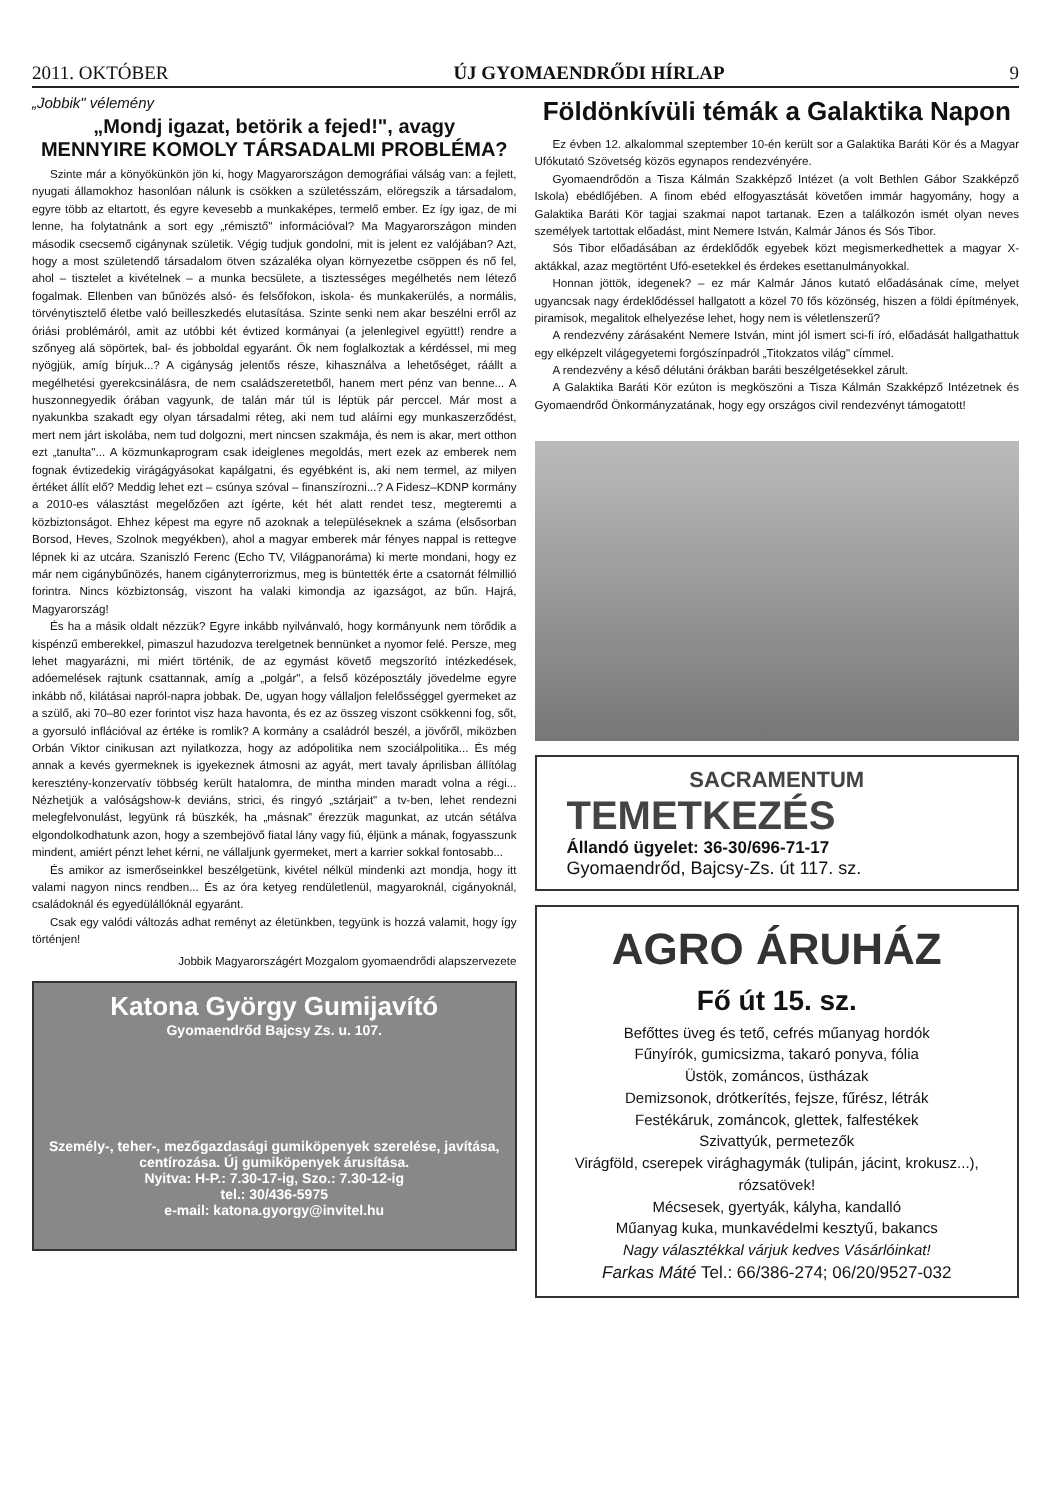2011. OKTÓBER ÚJ GYOMAENDRŐDI HÍRLAP 9
„Jobbik" vélemény
„Mondj igazat, betörik a fejed!", avagy
MENNYIRE KOMOLY TÁRSADALMI PROBLÉMA?
Szinte már a könyökünkön jön ki, hogy Magyarországon demográfiai válság van: a fejlett, nyugati államokhoz hasonlóan nálunk is csökken a születésszám, elöregszik a társadalom, egyre több az eltartott, és egyre kevesebb a munkaképes, termelő ember. Ez így igaz, de mi lenne, ha folytatnánk a sort egy „rémisztő" információval? Ma Magyarországon minden második csecsemő cigánynak születik. Végig tudjuk gondolni, mit is jelent ez valójában? Azt, hogy a most születendő társadalom ötven százaléka olyan környezetbe csöppen és nő fel, ahol – tisztelet a kivételnek – a munka becsülete, a tisztességes megélhetés nem létező fogalmak. Ellenben van bűnözés alsó- és felsőfokon, iskola- és munkakerülés, a normális, törvénytisztelő életbe való beilleszkedés elutasítása. Szinte senki nem akar beszélni erről az óriási problémáról, amit az utóbbi két évtized kormányai (a jelenlegivel együtt!) rendre a szőnyeg alá söpörtek, bal- és jobboldal egyaránt. Ők nem foglalkoztak a kérdéssel, mi meg nyögjük, amíg bírjuk...? A cigányság jelentős része, kihasználva a lehetőséget, ráállt a megélhetési gyerekcsinálásra, de nem családszeretetből, hanem mert pénz van benne... A huszonnegyedik órában vagyunk, de talán már túl is léptük pár perccel. Már most a nyakunkba szakadt egy olyan társadalmi réteg, aki nem tud aláírni egy munkaszerződést, mert nem járt iskolába, nem tud dolgozni, mert nincsen szakmája, és nem is akar, mert otthon ezt „tanulta"... A közmunkaprogram csak ideiglenes megoldás, mert ezek az emberek nem fognak évtizedekig virágágyásokat kapálgatni, és egyébként is, aki nem termel, az milyen értéket állít elő? Meddig lehet ezt – csúnya szóval – finanszírozni...? A Fidesz–KDNP kormány a 2010-es választást megelőzően azt ígérte, két hét alatt rendet tesz, megteremti a közbiztonságot. Ehhez képest ma egyre nő azoknak a településeknek a száma (elsősorban Borsod, Heves, Szolnok megyékben), ahol a magyar emberek már fényes nappal is rettegve lépnek ki az utcára. Szaniszló Ferenc (Echo TV, Világpanoráma) ki merte mondani, hogy ez már nem cigánybűnözés, hanem cigányterrorizmus, meg is büntették érte a csatornát félmillió forintra. Nincs közbiztonság, viszont ha valaki kimondja az igazságot, az bűn. Hajrá, Magyarország!
És ha a másik oldalt nézzük? Egyre inkább nyilvánvaló, hogy kormányunk nem törődik a kispénzű emberekkel, pimaszul hazudozva terelgetnek bennünket a nyomor felé. Persze, meg lehet magyarázni, mi miért történik, de az egymást követő megszorító intézkedések, adóemelések rajtunk csattannak, amíg a „polgár", a felső középosztály jövedelme egyre inkább nő, kilátásai napról-napra jobbak. De, ugyan hogy vállaljon felelősséggel gyermeket az a szülő, aki 70–80 ezer forintot visz haza havonta, és ez az összeg viszont csökkenni fog, sőt, a gyorsuló inflációval az értéke is romlik? A kormány a családról beszél, a jövőről, miközben Orbán Viktor cinikusan azt nyilatkozza, hogy az adópolitika nem szociálpolitika... És még annak a kevés gyermeknek is igyekeznek átmosni az agyát, mert tavaly áprilisban állítólag keresztény-konzervatív többség került hatalomra, de mintha minden maradt volna a régi... Nézhetjük a valóságshow-k deviáns, strici, és ringyó „sztárjait" a tv-ben, lehet rendezni melegfelvonulást, legyünk rá büszkék, ha „másnak" érezzük magunkat, az utcán sétálva elgondolkodhatunk azon, hogy a szembejövő fiatal lány vagy fiú, éljünk a mának, fogyasszunk mindent, amiért pénzt lehet kérni, ne vállaljunk gyermeket, mert a karrier sokkal fontosabb...
És amikor az ismerőseinkkel beszélgetünk, kivétel nélkül mindenki azt mondja, hogy itt valami nagyon nincs rendben... És az óra ketyeg rendületlenül, magyaroknál, cigányoknál, családoknál és egyedülállóknál egyaránt.
Csak egy valódi változás adhat reményt az életünkben, tegyünk is hozzá valamit, hogy így történjen!
Jobbik Magyarországért Mozgalom gyomaendrődi alapszervezete
Katona György Gumijavító
Gyomaendrőd Bajcsy Zs. u. 107.
Személy-, teher-, mezőgazdasági gumiköpenyek szerelése, javítása, centírozása. Új gumiköpenyek árusítása.
Nyitva: H-P.: 7.30-17-ig, Szo.: 7.30-12-ig
tel.: 30/436-5975
e-mail: katona.gyorgy@invitel.hu
Földönkívüli témák a Galaktika Napon
Ez évben 12. alkalommal szeptember 10-én került sor a Galaktika Baráti Kör és a Magyar Ufókutató Szövetség közös egynapos rendezvényére.
Gyomaendrődön a Tisza Kálmán Szakképző Intézet (a volt Bethlen Gábor Szakképző Iskola) ebédlőjében. A finom ebéd elfogyasztását követően immár hagyomány, hogy a Galaktika Baráti Kör tagjai szakmai napot tartanak. Ezen a találkozón ismét olyan neves személyek tartottak előadást, mint Nemere István, Kalmár János és Sós Tibor.
Sós Tibor előadásában az érdeklődők egyebek közt megismerkedhettek a magyar X-aktákkal, azaz megtörtént Ufó-esetekkel és érdekes esettanulmányokkal.
Honnan jöttök, idegenek? – ez már Kalmár János kutató előadásának címe, melyet ugyancsak nagy érdeklődéssel hallgatott a közel 70 fős közönség, hiszen a földi építmények, piramisok, megalitok elhelyezése lehet, hogy nem is véletlenszerű?
A rendezvény zárásaként Nemere István, mint jól ismert sci-fi író, előadását hallgathattuk egy elképzelt világegyetemi forgószínpadról „Titokzatos világ" címmel.
A rendezvény a késő délutáni órákban baráti beszélgetésekkel zárult.
A Galaktika Baráti Kör ezúton is megköszöni a Tisza Kálmán Szakképző Intézetnek és Gyomaendrőd Önkormányzatának, hogy egy országos civil rendezvényt támogatott!
SACRAMENTUM
TEMETKEZÉS
Állandó ügyelet: 36-30/696-71-17
Gyomaendrőd, Bajcsy-Zs. út 117. sz.
AGRO ÁRUHÁZ
Fő út 15. sz.
Befőttes üveg és tető, cefrés műanyag hordók
Fűnyírók, gumicsizma, takaró ponyva, fólia
Üstök, zománcos, üstházak
Demizsonok, drótkerítés, fejsze, fűrész, létrák
Festékáruk, zománcok, glettek, falfestékek
Szivattyúk, permetezők
Virágföld, cserepek virághagymák (tulipán, jácint, krokusz...), rózsatövek!
Mécsesek, gyertyák, kályha, kandalló
Műanyag kuka, munkavédelmi kesztyű, bakancs
Nagy választékkal várjuk kedves Vásárlóinkat!
Farkas Máté Tel.: 66/386-274; 06/20/9527-032